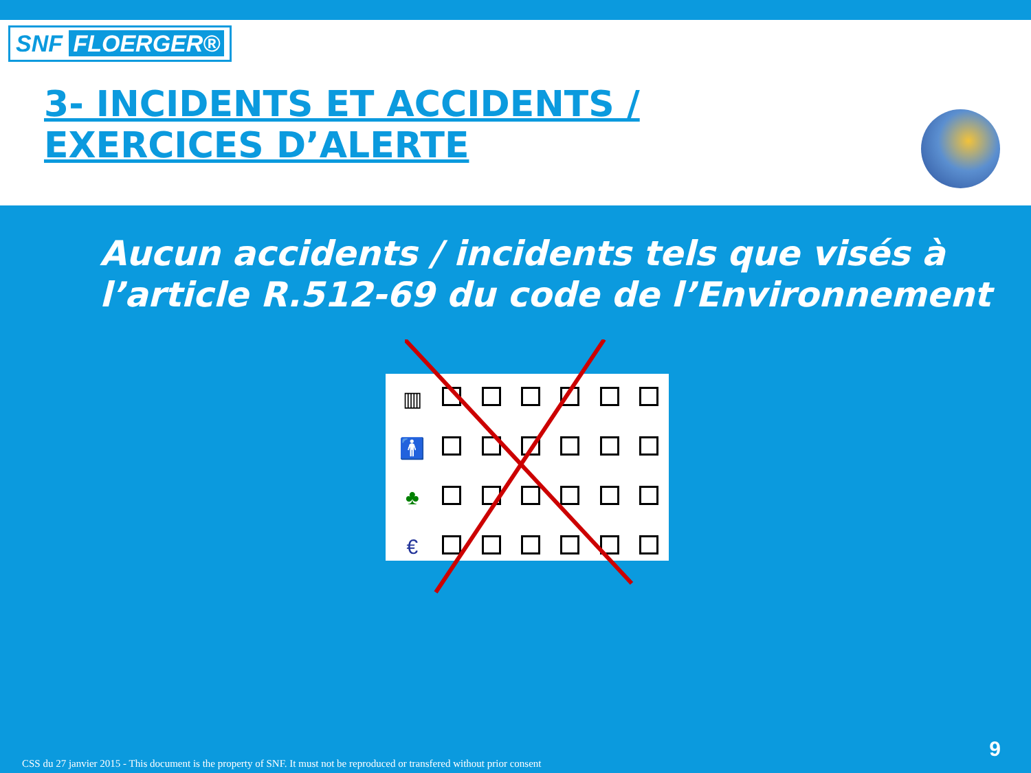SNF FLOERGER®
3- INCIDENTS ET ACCIDENTS /
EXERCICES D’ALERTE
Aucun accidents / incidents tels que visés à
l’article R.512-69 du code de l’Environnement
| ▥ | | | | | | |
| 🚹 | | | | | | |
| ♣ | | | | | | |
| € | | | | | | |
CSS du 27 janvier 2015 - This document is the property of SNF. It must not be reproduced or transfered without prior consent
9